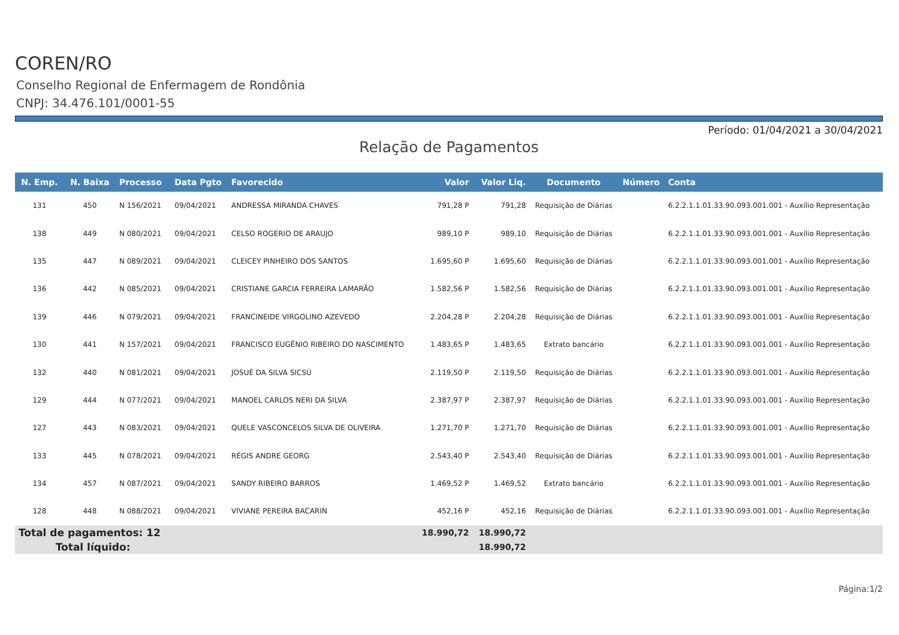COREN/RO
Conselho Regional de Enfermagem de Rondônia
CNPJ: 34.476.101/0001-55
Período: 01/04/2021 a 30/04/2021
Relação de Pagamentos
| N. Emp. | N. Baixa | Processo | Data Pgto | Favorecido | Valor | Valor Liq. | Documento | Número | Conta |
| --- | --- | --- | --- | --- | --- | --- | --- | --- | --- |
| 131 | 450 | N 156/2021 | 09/04/2021 | ANDRESSA MIRANDA CHAVES | 791,28 P | 791,28 | Requisição de Diárias | | 6.2.2.1.1.01.33.90.093.001.001 - Auxílio Representação |
| 138 | 449 | N 080/2021 | 09/04/2021 | CELSO ROGERIO DE ARAUJO | 989,10 P | 989,10 | Requisição de Diárias | | 6.2.2.1.1.01.33.90.093.001.001 - Auxílio Representação |
| 135 | 447 | N 089/2021 | 09/04/2021 | CLEICEY PINHEIRO DOS SANTOS | 1.695,60 P | 1.695,60 | Requisição de Diárias | | 6.2.2.1.1.01.33.90.093.001.001 - Auxílio Representação |
| 136 | 442 | N 085/2021 | 09/04/2021 | CRISTIANE GARCIA FERREIRA LAMARÃO | 1.582,56 P | 1.582,56 | Requisição de Diárias | | 6.2.2.1.1.01.33.90.093.001.001 - Auxílio Representação |
| 139 | 446 | N 079/2021 | 09/04/2021 | FRANCINEIDE VIRGOLINO AZEVEDO | 2.204,28 P | 2.204,28 | Requisição de Diárias | | 6.2.2.1.1.01.33.90.093.001.001 - Auxílio Representação |
| 130 | 441 | N 157/2021 | 09/04/2021 | FRANCISCO EUGÊNIO RIBEIRO DO NASCIMENTO | 1.483,65 P | 1.483,65 | Extrato bancário | | 6.2.2.1.1.01.33.90.093.001.001 - Auxílio Representação |
| 132 | 440 | N 081/2021 | 09/04/2021 | JOSUÉ DA SILVA SICSÚ | 2.119,50 P | 2.119,50 | Requisição de Diárias | | 6.2.2.1.1.01.33.90.093.001.001 - Auxílio Representação |
| 129 | 444 | N 077/2021 | 09/04/2021 | MANOEL CARLOS NERI DA SILVA | 2.387,97 P | 2.387,97 | Requisição de Diárias | | 6.2.2.1.1.01.33.90.093.001.001 - Auxílio Representação |
| 127 | 443 | N 083/2021 | 09/04/2021 | QUELE VASCONCELOS SILVA DE OLIVEIRA | 1.271,70 P | 1.271,70 | Requisição de Diárias | | 6.2.2.1.1.01.33.90.093.001.001 - Auxílio Representação |
| 133 | 445 | N 078/2021 | 09/04/2021 | RÉGIS ANDRE GEORG | 2.543,40 P | 2.543,40 | Requisição de Diárias | | 6.2.2.1.1.01.33.90.093.001.001 - Auxílio Representação |
| 134 | 457 | N 087/2021 | 09/04/2021 | SANDY RIBEIRO BARROS | 1.469,52 P | 1.469,52 | Extrato bancário | | 6.2.2.1.1.01.33.90.093.001.001 - Auxílio Representação |
| 128 | 448 | N 088/2021 | 09/04/2021 | VIVIANE PEREIRA BACARIN | 452,16 P | 452,16 | Requisição de Diárias | | 6.2.2.1.1.01.33.90.093.001.001 - Auxílio Representação |
| Total de pagamentos: 12 | | | | | 18.990,72 | 18.990,72 | | | |
| Total líquido: | | | | | | 18.990,72 | | | |
Página:1/2